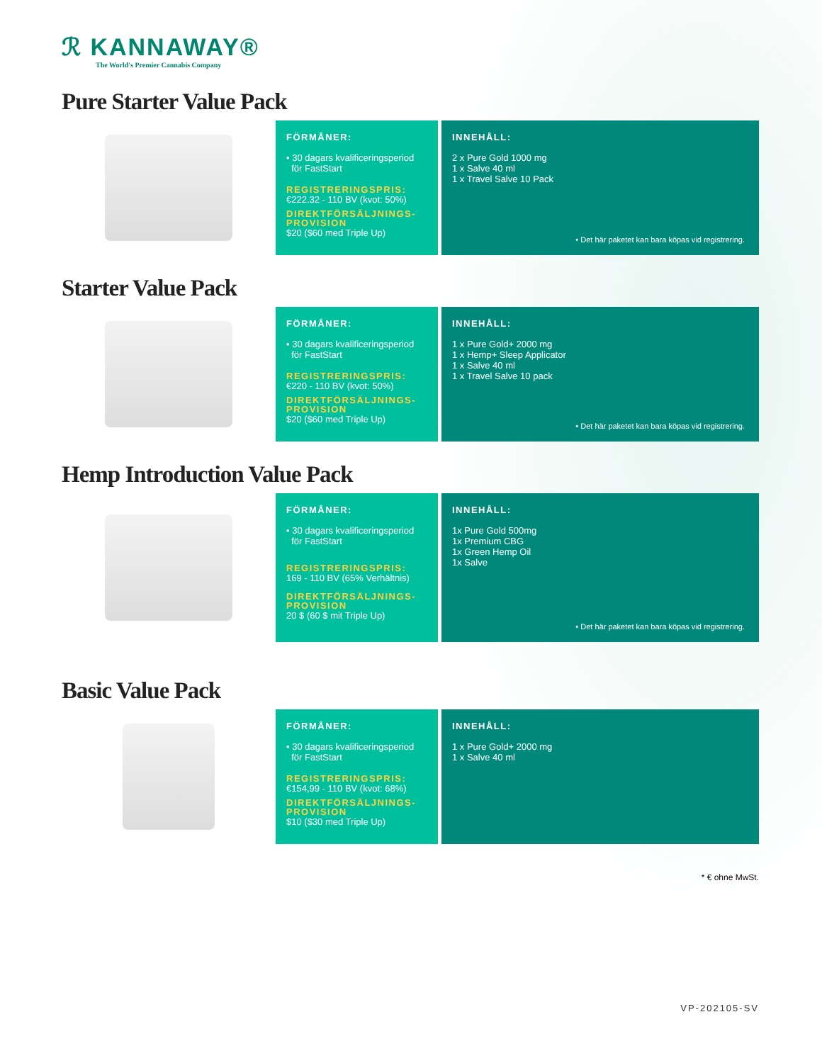ℛ KANNAWAY®
The World's Premier Cannabis Company
Pure Starter Value Pack
FÖRMÅNER:
• 30 dagars kvalificeringsperiod
för FastStart
REGISTRERINGSPRIS:
€222.32 - 110 BV (kvot: 50%)
DIREKTFÖRSÄLJNINGS-
PROVISION
$20 ($60 med Triple Up)
INNEHÅLL:
2 x Pure Gold 1000 mg
1 x Salve 40 ml
1 x Travel Salve 10 Pack
• Det här paketet kan bara köpas vid registrering.
Starter Value Pack
FÖRMÅNER:
• 30 dagars kvalificeringsperiod
för FastStart
REGISTRERINGSPRIS:
€220 - 110 BV (kvot: 50%)
DIREKTFÖRSÄLJNINGS-
PROVISION
$20 ($60 med Triple Up)
INNEHÅLL:
1 x Pure Gold+ 2000 mg
1 x Hemp+ Sleep Applicator
1 x Salve 40 ml
1 x Travel Salve 10 pack
• Det här paketet kan bara köpas vid registrering.
Hemp Introduction Value Pack
FÖRMÅNER:
• 30 dagars kvalificeringsperiod
för FastStart
REGISTRERINGSPRIS:
169 - 110 BV (65% Verhältnis)
DIREKTFÖRSÄLJNINGS-
PROVISION
20 $ (60 $ mit Triple Up)
INNEHÅLL:
1x Pure Gold 500mg
1x Premium CBG
1x Green Hemp Oil
1x Salve
• Det här paketet kan bara köpas vid registrering.
Basic Value Pack
FÖRMÅNER:
• 30 dagars kvalificeringsperiod
för FastStart
REGISTRERINGSPRIS:
€154,99 - 110 BV (kvot: 68%)
DIREKTFÖRSÄLJNINGS-
PROVISION
$10 ($30 med Triple Up)
INNEHÅLL:
1 x Pure Gold+ 2000 mg
1 x Salve 40 ml
* € ohne MwSt.
VP-202105-SV